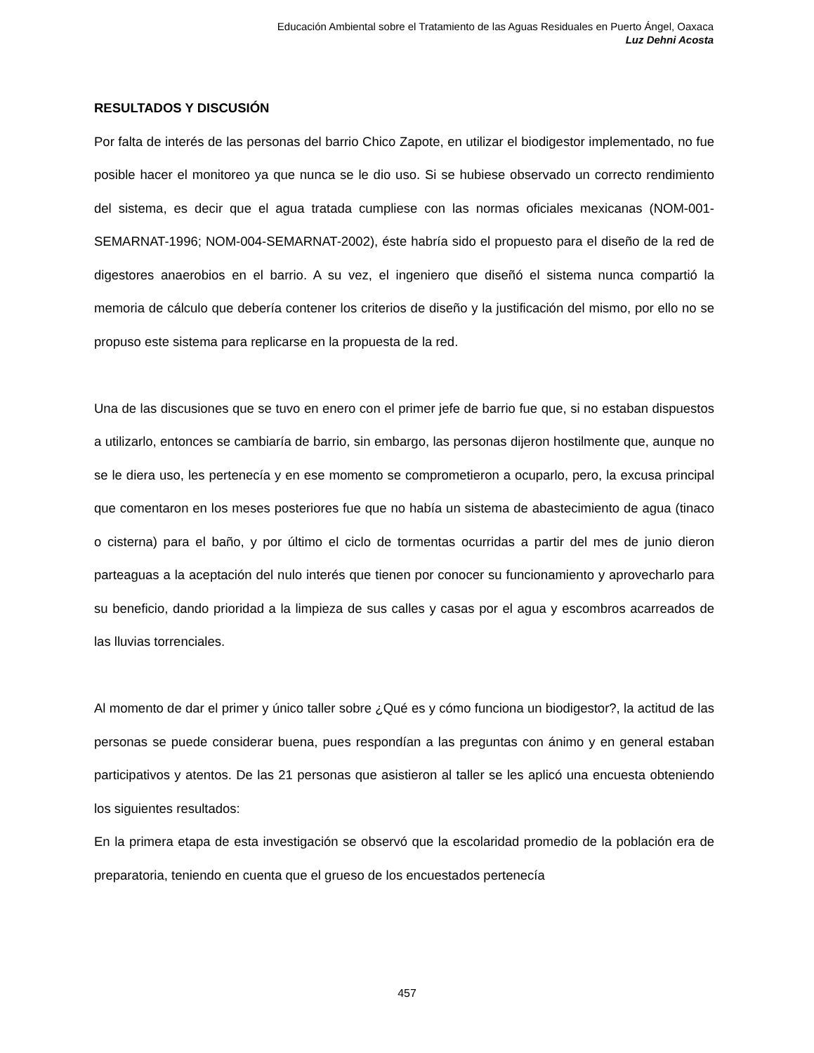Educación Ambiental sobre el Tratamiento de las Aguas Residuales en Puerto Ángel, Oaxaca
Luz Dehni Acosta
RESULTADOS Y DISCUSIÓN
Por falta de interés de las personas del barrio Chico Zapote, en utilizar el biodigestor implementado, no fue posible hacer el monitoreo ya que nunca se le dio uso. Si se hubiese observado un correcto rendimiento del sistema, es decir que el agua tratada cumpliese con las normas oficiales mexicanas (NOM-001-SEMARNAT-1996; NOM-004-SEMARNAT-2002), éste habría sido el propuesto para el diseño de la red de digestores anaerobios en el barrio. A su vez, el ingeniero que diseñó el sistema nunca compartió la memoria de cálculo que debería contener los criterios de diseño y la justificación del mismo, por ello no se propuso este sistema para replicarse en la propuesta de la red.
Una de las discusiones que se tuvo en enero con el primer jefe de barrio fue que, si no estaban dispuestos a utilizarlo, entonces se cambiaría de barrio, sin embargo, las personas dijeron hostilmente que, aunque no se le diera uso, les pertenecía y en ese momento se comprometieron a ocuparlo, pero, la excusa principal que comentaron en los meses posteriores fue que no había un sistema de abastecimiento de agua (tinaco o cisterna) para el baño, y por último el ciclo de tormentas ocurridas a partir del mes de junio dieron parteaguas a la aceptación del nulo interés que tienen por conocer su funcionamiento y aprovecharlo para su beneficio, dando prioridad a la limpieza de sus calles y casas por el agua y escombros acarreados de las lluvias torrenciales.
Al momento de dar el primer y único taller sobre ¿Qué es y cómo funciona un biodigestor?, la actitud de las personas se puede considerar buena, pues respondían a las preguntas con ánimo y en general estaban participativos y atentos. De las 21 personas que asistieron al taller se les aplicó una encuesta obteniendo los siguientes resultados:
En la primera etapa de esta investigación se observó que la escolaridad promedio de la población era de preparatoria, teniendo en cuenta que el grueso de los encuestados pertenecía
457